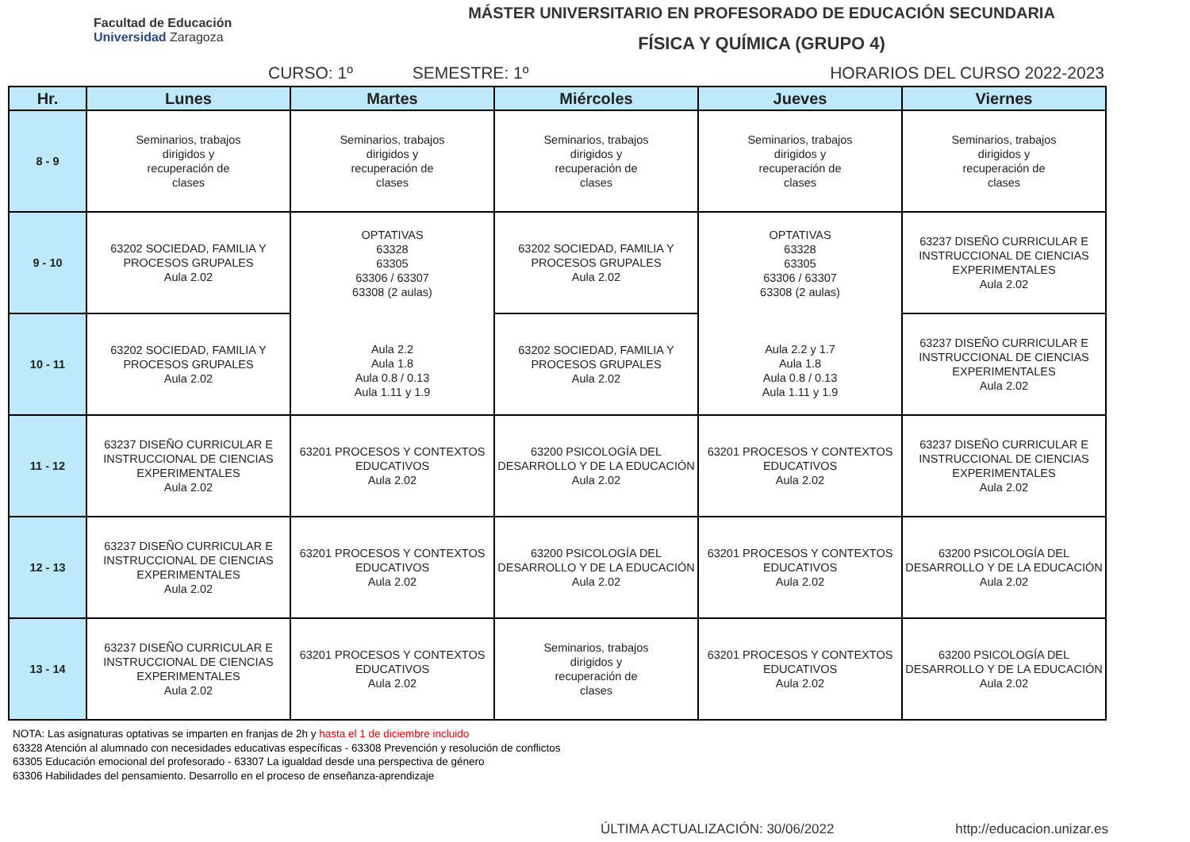Facultad de Educación
Universidad Zaragoza
MÁSTER UNIVERSITARIO EN PROFESORADO DE EDUCACIÓN SECUNDARIA
FÍSICA Y QUÍMICA (GRUPO 4)
CURSO: 1º SEMESTRE: 1º HORARIOS DEL CURSO 2022-2023
| Hr. | Lunes | Martes | Miércoles | Jueves | Viernes |
| --- | --- | --- | --- | --- | --- |
| 8 - 9 | Seminarios, trabajos dirigidos y recuperación de clases | Seminarios, trabajos dirigidos y recuperación de clases | Seminarios, trabajos dirigidos y recuperación de clases | Seminarios, trabajos dirigidos y recuperación de clases | Seminarios, trabajos dirigidos y recuperación de clases |
| 9 - 10 | 63202 SOCIEDAD, FAMILIA Y PROCESOS GRUPALES Aula 2.02 | OPTATIVAS 63328 63305 63306 / 63307 63308 (2 aulas) Aula 2.2 Aula 1.8 Aula 0.8 / 0.13 Aula 1.11 y 1.9 | 63202 SOCIEDAD, FAMILIA Y PROCESOS GRUPALES Aula 2.02 | OPTATIVAS 63328 63305 63306 / 63307 63308 (2 aulas) Aula 2.2 y 1.7 Aula 1.8 Aula 0.8 / 0.13 Aula 1.11 y 1.9 | 63237 DISEÑO CURRICULAR E INSTRUCCIONAL DE CIENCIAS EXPERIMENTALES Aula 2.02 |
| 10 - 11 | 63202 SOCIEDAD, FAMILIA Y PROCESOS GRUPALES Aula 2.02 | | 63202 SOCIEDAD, FAMILIA Y PROCESOS GRUPALES Aula 2.02 | | 63237 DISEÑO CURRICULAR E INSTRUCCIONAL DE CIENCIAS EXPERIMENTALES Aula 2.02 |
| 11 - 12 | 63237 DISEÑO CURRICULAR E INSTRUCCIONAL DE CIENCIAS EXPERIMENTALES Aula 2.02 | 63201 PROCESOS Y CONTEXTOS EDUCATIVOS Aula 2.02 | 63200 PSICOLOGÍA DEL DESARROLLO Y DE LA EDUCACIÓN Aula 2.02 | 63201 PROCESOS Y CONTEXTOS EDUCATIVOS Aula 2.02 | 63237 DISEÑO CURRICULAR E INSTRUCCIONAL DE CIENCIAS EXPERIMENTALES Aula 2.02 |
| 12 - 13 | 63237 DISEÑO CURRICULAR E INSTRUCCIONAL DE CIENCIAS EXPERIMENTALES Aula 2.02 | 63201 PROCESOS Y CONTEXTOS EDUCATIVOS Aula 2.02 | 63200 PSICOLOGÍA DEL DESARROLLO Y DE LA EDUCACIÓN Aula 2.02 | 63201 PROCESOS Y CONTEXTOS EDUCATIVOS Aula 2.02 | 63200 PSICOLOGÍA DEL DESARROLLO Y DE LA EDUCACIÓN Aula 2.02 |
| 13 - 14 | 63237 DISEÑO CURRICULAR E INSTRUCCIONAL DE CIENCIAS EXPERIMENTALES Aula 2.02 | 63201 PROCESOS Y CONTEXTOS EDUCATIVOS Aula 2.02 | Seminarios, trabajos dirigidos y recuperación de clases | 63201 PROCESOS Y CONTEXTOS EDUCATIVOS Aula 2.02 | 63200 PSICOLOGÍA DEL DESARROLLO Y DE LA EDUCACIÓN Aula 2.02 |
NOTA: Las asignaturas optativas se imparten en franjas de 2h y hasta el 1 de diciembre incluido
63328 Atención al alumnado con necesidades educativas específicas - 63308 Prevención y resolución de conflictos
63305 Educación emocional del profesorado - 63307 La igualdad desde una perspectiva de género
63306 Habilidades del pensamiento. Desarrollo en el proceso de enseñanza-aprendizaje
ÚLTIMA ACTUALIZACIÓN: 30/06/2022 http://educacion.unizar.es